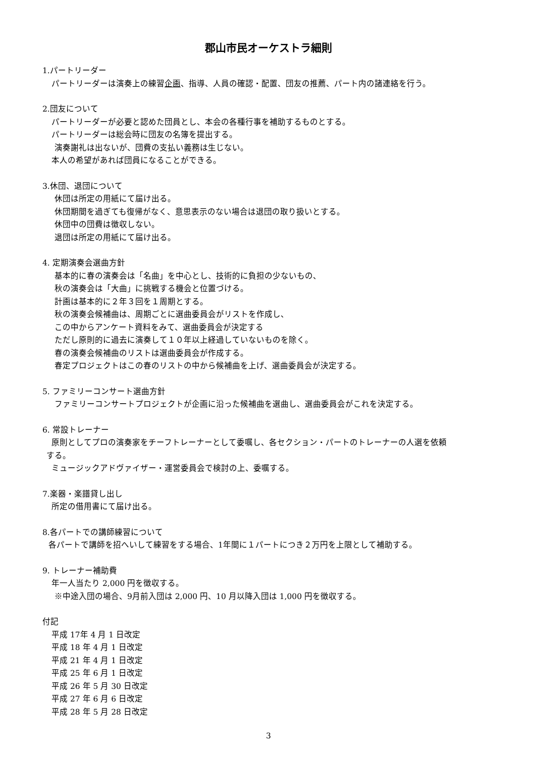郡山市民オーケストラ細則
1.パートリーダー
パートリーダーは演奏上の練習企画、指導、人員の確認・配置、団友の推薦、パート内の諸連絡を行う。
2.団友について
パートリーダーが必要と認めた団員とし、本会の各種行事を補助するものとする。
パートリーダーは総会時に団友の名簿を提出する。
演奏謝礼は出ないが、団費の支払い義務は生じない。
本人の希望があれば団員になることができる。
3.休団、退団について
休団は所定の用紙にて届け出る。
休団期間を過ぎても復帰がなく、意思表示のない場合は退団の取り扱いとする。
休団中の団費は徴収しない。
退団は所定の用紙にて届け出る。
4. 定期演奏会選曲方針
基本的に春の演奏会は「名曲」を中心とし、技術的に負担の少ないもの、
秋の演奏会は「大曲」に挑戦する機会と位置づける。
計画は基本的に２年３回を１周期とする。
秋の演奏会候補曲は、周期ごとに選曲委員会がリストを作成し、
この中からアンケート資料をみて、選曲委員会が決定する
ただし原則的に過去に演奏して１０年以上経過していないものを除く。
春の演奏会候補曲のリストは選曲委員会が作成する。
春定プロジェクトはこの春のリストの中から候補曲を上げ、選曲委員会が決定する。
5. ファミリーコンサート選曲方針
ファミリーコンサートプロジェクトが企画に沿った候補曲を選曲し、選曲委員会がこれを決定する。
6. 常設トレーナー
原則としてプロの演奏家をチーフトレーナーとして委嘱し、各セクション・パートのトレーナーの人選を依頼
する。
ミュージックアドヴァイザー・運営委員会で検討の上、委嘱する。
7.楽器・楽譜貸し出し
所定の借用書にて届け出る。
8.各パートでの講師練習について
各パートで講師を招へいして練習をする場合、1年間に１パートにつき２万円を上限として補助する。
9. トレーナー補助費
年一人当たり 2,000 円を徴収する。
※中途入団の場合、9月前入団は 2,000 円、10 月以降入団は 1,000 円を徴収する。
付記
平成 17年 4 月 1 日改定
平成 18 年 4 月 1 日改定
平成 21 年 4 月 1 日改定
平成 25 年 6 月 1 日改定
平成 26 年 5 月 30 日改定
平成 27 年 6 月 6 日改定
平成 28 年 5 月 28 日改定
3